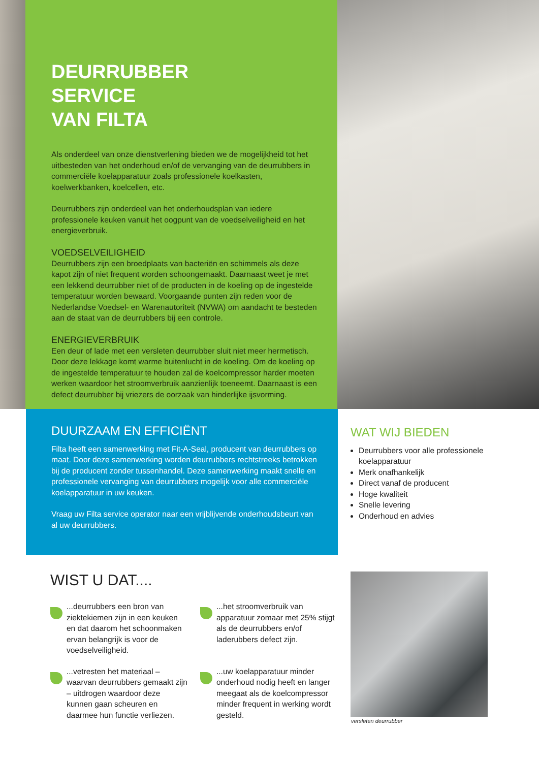DEURRUBBER
SERVICE
VAN FILTA
Als onderdeel van onze dienstverlening bieden we de mogelijkheid tot het uitbesteden van het onderhoud en/of de vervanging van de deurrubbers in commerciële koelapparatuur zoals professionele koelkasten, koelwerkbanken, koelcellen, etc.
Deurrubbers zijn onderdeel van het onderhoudsplan van iedere professionele keuken vanuit het oogpunt van de voedselveiligheid en het energieverbruik.
VOEDSELVEILIGHEID
Deurrubbers zijn een broedplaats van bacteriën en schimmels als deze kapot zijn of niet frequent worden schoongemaakt. Daarnaast weet je met een lekkend deurrubber niet of de producten in de koeling op de ingestelde temperatuur worden bewaard. Voorgaande punten zijn reden voor de Nederlandse Voedsel- en Warenautoriteit (NVWA) om aandacht te besteden aan de staat van de deurrubbers bij een controle.
ENERGIEVERBRUIK
Een deur of lade met een versleten deurrubber sluit niet meer hermetisch. Door deze lekkage komt warme buitenlucht in de koeling. Om de koeling op de ingestelde temperatuur te houden zal de koelcompressor harder moeten werken waardoor het stroomverbruik aanzienlijk toeneemt. Daarnaast is een defect deurrubber bij vriezers de oorzaak van hinderlijke ijsvorming.
DUURZAAM EN EFFICIËNT
Filta heeft een samenwerking met Fit-A-Seal, producent van deurrubbers op maat. Door deze samenwerking worden deurrubbers rechtstreeks betrokken bij de producent zonder tussenhandel. Deze samenwerking maakt snelle en professionele vervanging van deurrubbers mogelijk voor alle commerciële koelapparatuur in uw keuken.
Vraag uw Filta service operator naar een vrijblijvende onderhoudsbeurt van al uw deurrubbers.
WAT WIJ BIEDEN
Deurrubbers voor alle professionele koelapparatuur
Merk onafhankelijk
Direct vanaf de producent
Hoge kwaliteit
Snelle levering
Onderhoud en advies
WIST U DAT....
...deurrubbers een bron van ziektekiemen zijn in een keuken en dat daarom het schoonmaken ervan belangrijk is voor de voedselveiligheid.
...het stroomverbruik van apparatuur zomaar met 25% stijgt als de deurrubbers en/of laderubbers defect zijn.
...vetresten het materiaal – waarvan deurrubbers gemaakt zijn – uitdrogen waardoor deze kunnen gaan scheuren en daarmee hun functie verliezen.
...uw koelapparatuur minder onderhoud nodig heeft en langer meegaat als de koelcompressor minder frequent in werking wordt gesteld.
versleten deurrubber